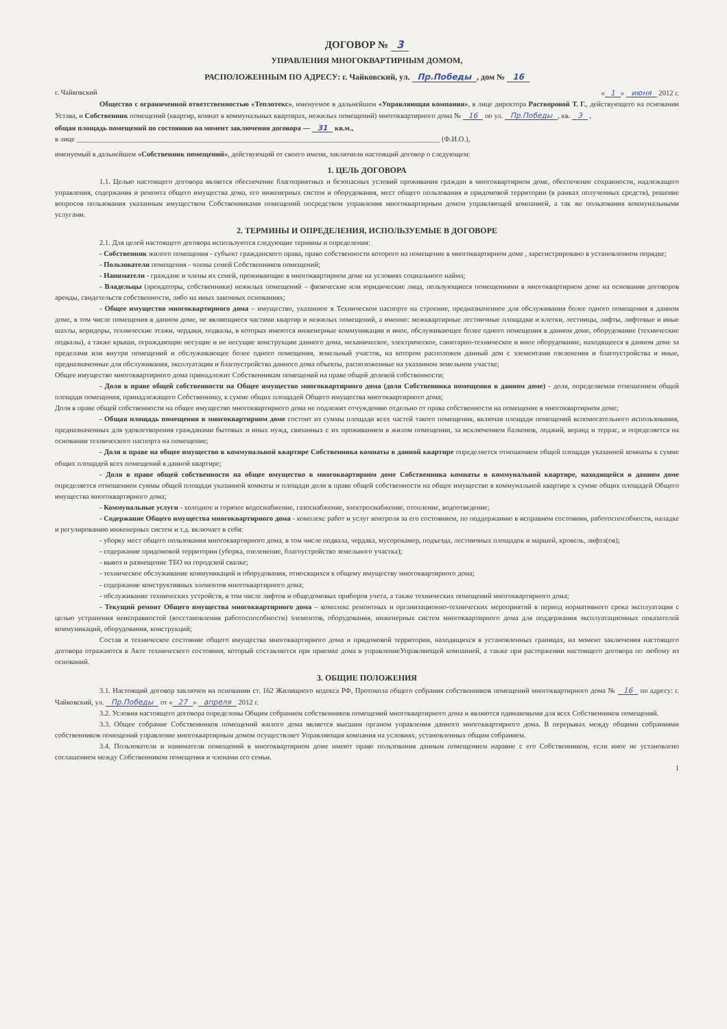ДОГОВОР № 3
УПРАВЛЕНИЯ МНОГОКВАРТИРНЫМ ДОМОМ,
РАСПОЛОЖЕННЫМ ПО АДРЕСУ: г. Чайковский, ул. Пр.Победы, дом № 16
г. Чайковский « 1 » июня 2012 г.
Общество с ограниченной ответственностью «Теплотекс», именуемое в дальнейшем «Управляющая компания», в лице директора Растворовой Т. Г., действующего на основании Устава, и Собственник помещений (квартир, комнат в коммунальных квартирах, нежилых помещений) многоквартирного дома № 16 по ул. Пр.Победы, кв. 3 ,
общая площадь помещений по состоянию на момент заключения договора — 31 кв.м.,
в лице ____________________________________________________________________________________________________ (Ф.И.О.),
именуемый в дальнейшем «Собственник помещений», действующий от своего имени, заключили настоящий договор о следующем:
1. ЦЕЛЬ ДОГОВОРА
1.1. Целью настоящего договора является обеспечение благоприятных и безопасных условий проживания граждан в многоквартирном доме, обеспечение сохранности, надлежащего управления, содержания и ремонта общего имущества дома, его инженерных систем и оборудования, мест общего пользования и придомовой территории (в рамках полученных средств), решение вопросов пользования указанным имуществом Собственниками помещений посредством управления многоквартирным домом управляющей компанией, а так же пользования коммунальными услугами.
2. ТЕРМИНЫ И ОПРЕДЕЛЕНИЯ, ИСПОЛЬЗУЕМЫЕ В ДОГОВОРЕ
2.1. Для целей настоящего договора используются следующие термины и определения:
- Собственник жилого помещения - субъект гражданского права, право собственности которого на помещение в многоквартирном доме , зарегистрировано в установленном порядке;
- Пользователи помещения - члены семей Собственников помещений;
- Наниматели - граждане и члены их семей, проживающие в многоквартирном доме на условиях социального найма;
- Владельцы (арендаторы, собственники) нежилых помещений – физические или юридические лица, пользующиеся помещениями в многоквартирном доме на основании договоров аренды, свидетельств собственности, либо на иных законных основаниях;
- Общее имущество многоквартирного дома – имущество, указанное в Техническом паспорте на строение, предназначенное для обслуживания более одного помещения в данном доме, в том числе помещения в данном доме, не являющиеся частями квартир и нежилых помещений, а именно: межквартирные лестничные площадки и клетки, лестницы, лифты, лифтовые и иные шахты, коридоры, технические этажи, чердаки, подвалы, в которых имеются инженерные коммуникации и иное, обслуживающее более одного помещения в данном доме, оборудование (технические подвалы), а также крыши, ограждающие несущие и не несущие конструкции данного дома, механическое, электрическое, санитарно-техническое и иное оборудование, находящееся в данном доме за пределами или внутри помещений и обслуживающее более одного помещения, земельный участок, на котором расположен данный дом с элементами озеленения и благоустройства и иные, предназначенные для обслуживания, эксплуатации и благоустройства данного дома объекты, расположенные на указанном земельном участке;
Общее имущество многоквартирного дома принадлежит Собственникам помещений на праве общей долевой собственности;
- Доля в праве общей собственности на Общее имущество многоквартирного дома (доля Собственника помещения в данном доме) - доля, определяемая отношением общей площади помещения, принадлежащего Собственнику, к сумме общих площадей Общего имущества многоквартирного дома;
Доля в праве общей собственности на общее имущество многоквартирного дома не подлежит отчуждению отдельно от права собственности на помещение в многоквартирном доме;
- Общая площадь помещения в многоквартирном доме состоит из суммы площади всех частей такого помещения, включая площади помещений вспомогательного использования, предназначенных для удовлетворения гражданами бытовых и иных нужд, связанных с их проживанием в жилом помещении, за исключением балконов, лоджий, веранд и террас, и определяется на основании технического паспорта на помещение;
- Доля в праве на общее имущество в коммунальной квартире Собственника комнаты в данной квартире определяется отношением общей площади указанной комнаты к сумме общих площадей всех помещений в данной квартире;
- Доля в праве общей собственности на общее имущество в многоквартирном доме Собственника комнаты в коммунальной квартире, находящейся в данном доме определяется отношением суммы общей площади указанной комнаты и площади доли в праве общей собственности на общее имущество в коммунальной квартире к сумме общих площадей Общего имущества многоквартирного дома;
- Коммунальные услуги - холодное и горячее водоснабжение, газоснабжение, электроснабжение, отопление, водоотведение;
- Содержание Общего имущества многоквартирного дома - комплекс работ и услуг контроля за его состоянием, по поддержанию в исправном состоянии, работоспособности, наладке и регулированию инженерных систем и т.д. включает в себя:
- уборку мест общего пользования многоквартирного дома, в том числе подвала, чердака, мусорокамер, подъезда, лестничных площадок и маршей, кровель, лифта(ов);
- содержание придомовой территории (уборка, озеленение, благоустройство земельного участка);
- вывоз и размещение ТБО на городской свалке;
- техническое обслуживание коммуникаций и оборудования, относящихся к общему имуществу многоквартирного дома;
- содержание конструктивных элементов многоквартирного дома;
- обслуживание технических устройств, в том числе лифтов и общедомовых приборов учета, а также технических помещений многоквартирного дома;
- Текущий ремонт Общего имущества многоквартирного дома – комплекс ремонтных и организационно-технических мероприятий в период нормативного срока эксплуатации с целью устранения неисправностей (восстановления работоспособности) элементов, оборудования, инженерных систем многоквартирного дома для поддержания эксплуатационных показателей коммуникаций, оборудования, конструкций;
Состав и техническое состояние общего имущества многоквартирного дома и придомовой территории, находящихся в установленных границах, на момент заключения настоящего договора отражаются в Акте технического состояния, который составляется при приемке дома в управлениеУправляющей компанией, а также при расторжении настоящего договора по любому из оснований.
3. ОБЩИЕ ПОЛОЖЕНИЯ
3.1. Настоящий договор заключен на основании ст. 162 Жилищного кодекса РФ, Протокола общего собрания собственников помещений многоквартирного дома № 16 по адресу: г. Чайковский, ул. Пр.Победы от « 27 » апреля 2012 г.
3.2. Условия настоящего договора определены Общим собранием собственников помещений многоквартирного дома и являются одинаковыми для всех Собственников помещений.
3.3. Общее собрание Собственников помещений жилого дома является высшим органом управления данного многоквартирного дома. В перерывах между общими собраниями собственников помещений управление многоквартирным домом осуществляет Управляющая компания на условиях, установленных общим собранием.
3.4. Пользователи и наниматели помещений в многоквартирном доме имеют право пользования данным помещением наравне с его Собственником, если иное не установлено соглашением между Собственником помещения и членами его семьи.
1